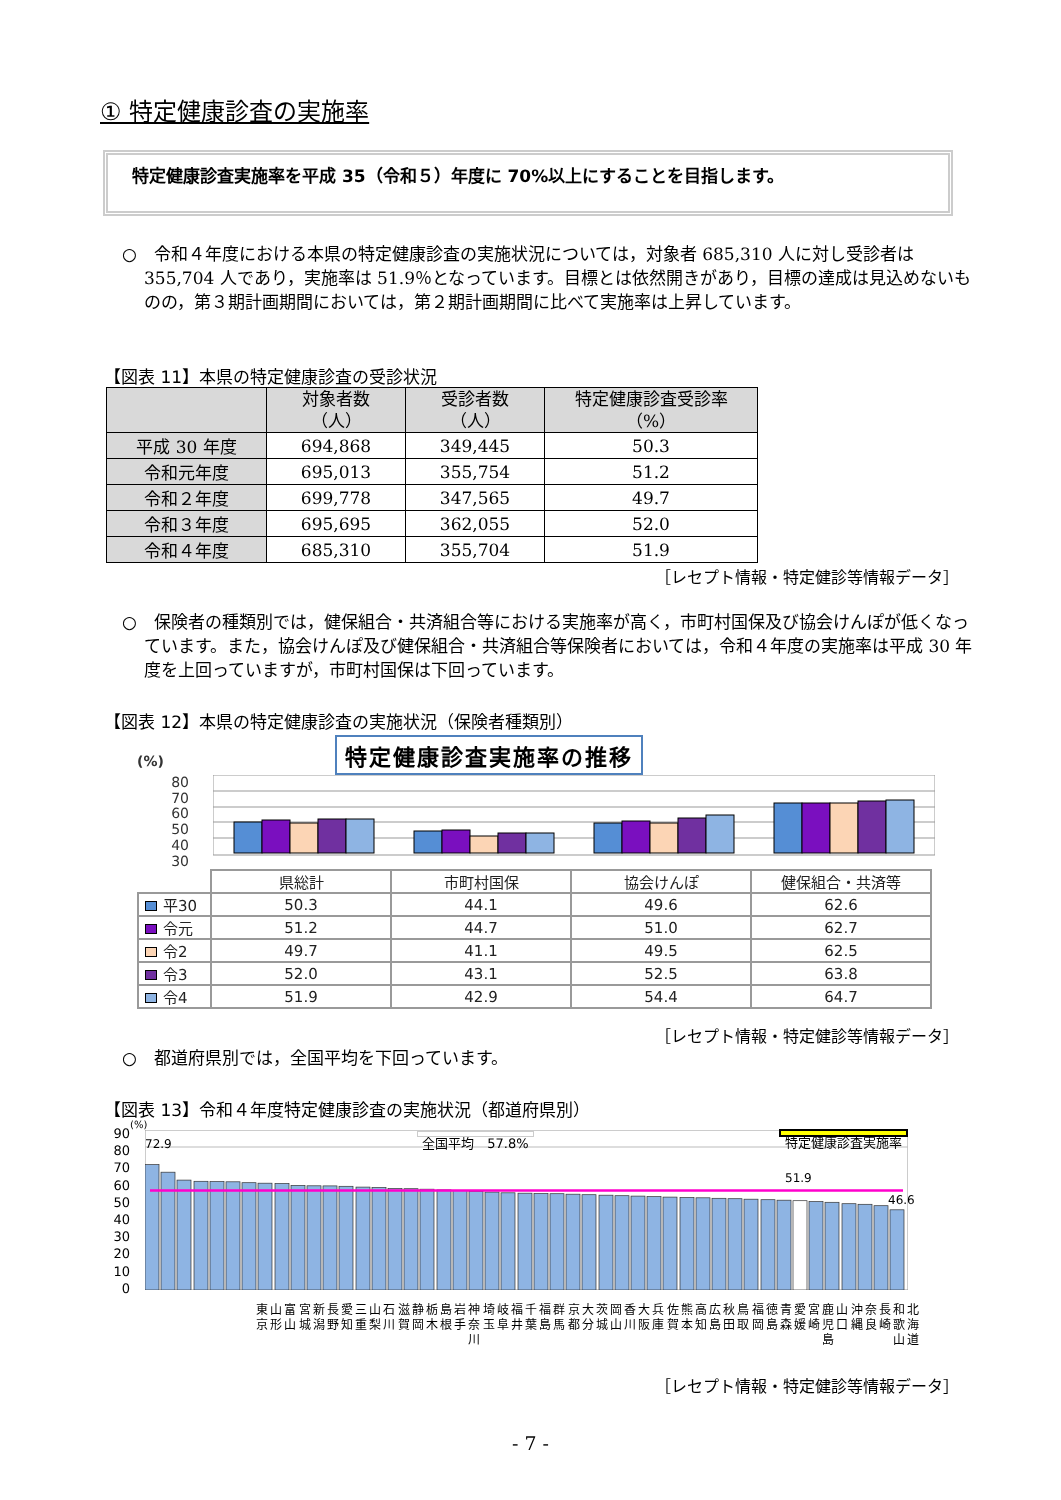① 特定健康診査の実施率
特定健康診査実施率を平成 35（令和５）年度に 70%以上にすることを目指します。
○　令和４年度における本県の特定健康診査の実施状況については，対象者 685,310 人に対し受診者は 355,704 人であり，実施率は 51.9％となっています。目標とは依然開きがあり，目標の達成は見込めないものの，第３期計画期間においては，第２期計画期間に比べて実施率は上昇しています。
【図表 11】本県の特定健康診査の受診状況
| | 対象者数 （人） | 受診者数 （人） | 特定健康診査受診率 （%） |
| --- | --- | --- | --- |
| 平成 30 年度 | 694,868 | 349,445 | 50.3 |
| 令和元年度 | 695,013 | 355,754 | 51.2 |
| 令和２年度 | 699,778 | 347,565 | 49.7 |
| 令和３年度 | 695,695 | 362,055 | 52.0 |
| 令和４年度 | 685,310 | 355,704 | 51.9 |
［レセプト情報・特定健診等情報データ］
○　保険者の種類別では，健保組合・共済組合等における実施率が高く，市町村国保及び協会けんぽが低くなっています。また，協会けんぽ及び健保組合・共済組合等保険者においては，令和４年度の実施率は平成 30 年度を上回っていますが，市町村国保は下回っています。
【図表 12】本県の特定健康診査の実施状況（保険者種類別）
(%)
特定健康診査実施率の推移
80
70
60
50
40
30
| | 県総計 | 市町村国保 | 協会けんぽ | 健保組合・共済等 |
| 平30 | 50.3 | 44.1 | 49.6 | 62.6 |
| 令元 | 51.2 | 44.7 | 51.0 | 62.7 |
| 令2 | 49.7 | 41.1 | 49.5 | 62.5 |
| 令3 | 52.0 | 43.1 | 52.5 | 63.8 |
| 令4 | 51.9 | 42.9 | 54.4 | 64.7 |
［レセプト情報・特定健診等情報データ］
○　都道府県別では，全国平均を下回っています。
【図表 13】令和４年度特定健康診査の実施状況（都道府県別）
90
80
70
60
50
40
30
20
10
0
(%)
72.9 全国平均　57.8% 特定健康診査実施率
51.9
46.6
東京 山形 富山 宮城 新潟 長野 愛知 三重 山梨 石川 滋賀 静岡 栃木 島根 岩手 神奈川 埼玉 岐阜 福井 千葉 福島 群馬 京都 大分 茨城 岡山 香川 大阪 兵庫 佐賀 熊本 高知 広島 秋田 鳥取 福岡 徳島 青森 愛媛 宮崎 鹿児島 山口 沖縄 奈良 長崎 和歌山 北海道
［レセプト情報・特定健診等情報データ］
- 7 -